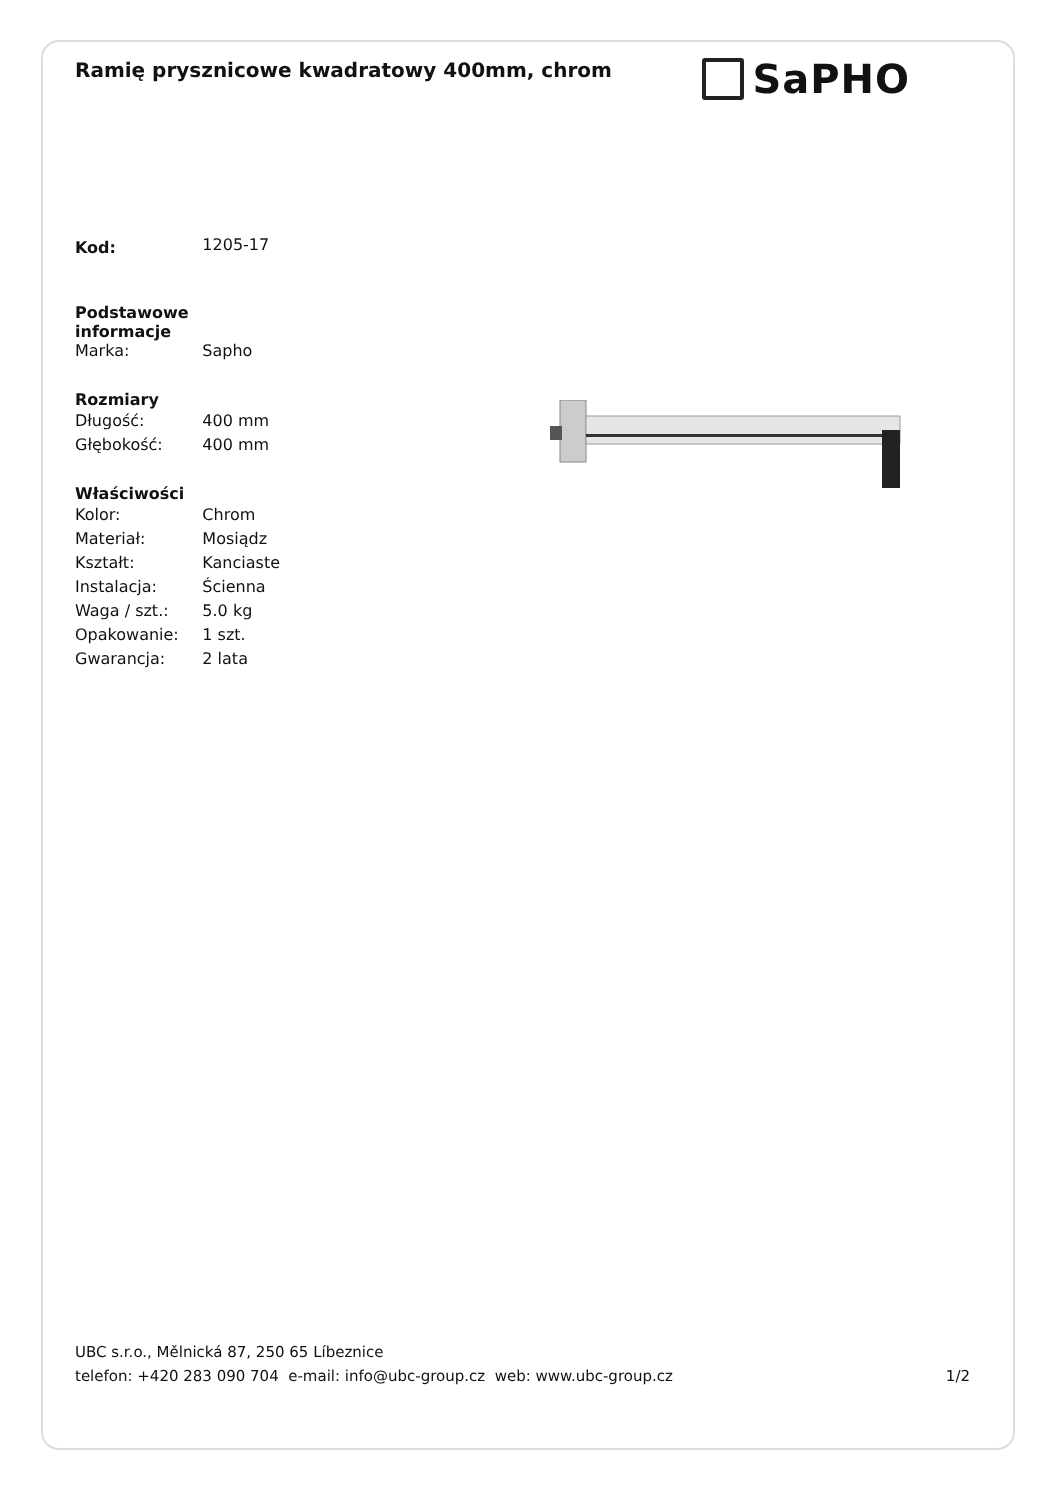Ramię prysznicowe kwadratowy 400mm, chrom
SaPHO
| Kod: | 1205-17 |
| Podstawowe informacje | |
| Marka: | Sapho |
| Rozmiary | |
| Długość: | 400 mm |
| Głębokość: | 400 mm |
| Właściwości | |
| Kolor: | Chrom |
| Materiał: | Mosiądz |
| Kształt: | Kanciaste |
| Instalacja: | Ścienna |
| Waga / szt.: | 5.0 kg |
| Opakowanie: | 1 szt. |
| Gwarancja: | 2 lata |
UBC s.r.o., Mělnická 87, 250 65 Líbeznice
telefon: +420 283 090 704 e-mail: info@ubc-group.cz web: www.ubc-group.cz 1/2